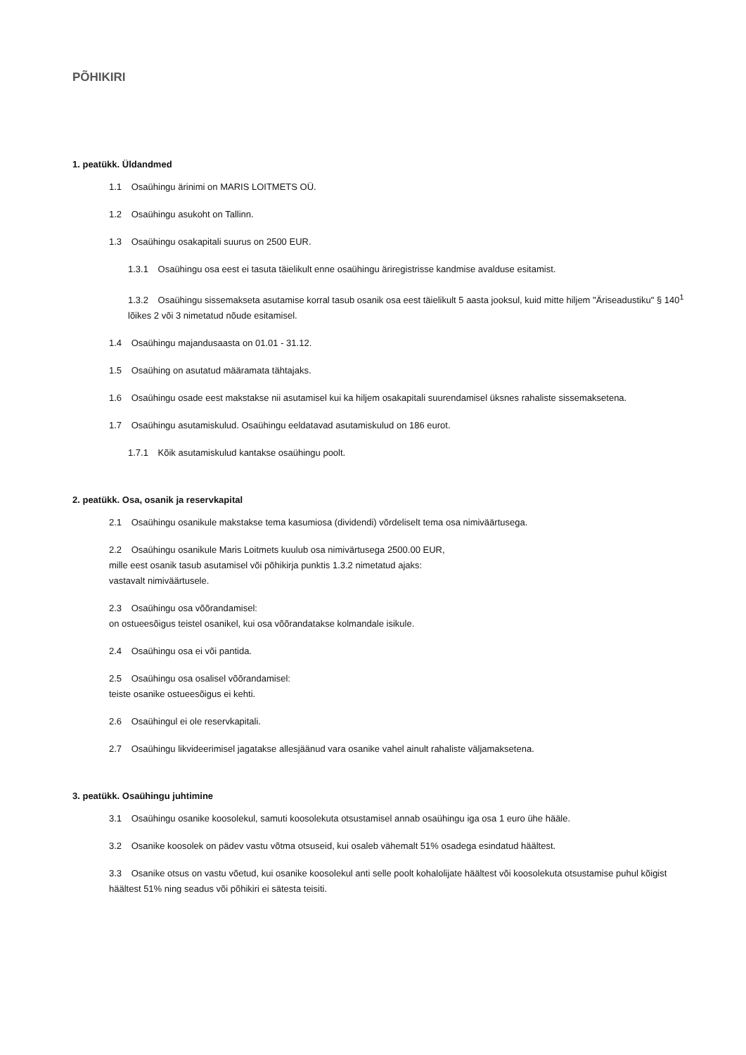PÕHIKIRI
1. peatükk. Üldandmed
1.1 Osaühingu ärinimi on MARIS LOITMETS OÜ.
1.2 Osaühingu asukoht on Tallinn.
1.3 Osaühingu osakapitali suurus on 2500 EUR.
1.3.1 Osaühingu osa eest ei tasuta täielikult enne osaühingu äriregistrisse kandmise avalduse esitamist.
1.3.2 Osaühingu sissemakseta asutamise korral tasub osanik osa eest täielikult 5 aasta jooksul, kuid mitte hiljem "Äriseadustiku" § 140<sup>1</sup> lõikes 2 või 3 nimetatud nõude esitamisel.
1.4 Osaühingu majandusaasta on 01.01 - 31.12.
1.5 Osaühing on asutatud määramata tähtajaks.
1.6 Osaühingu osade eest makstakse nii asutamisel kui ka hiljem osakapitali suurendamisel üksnes rahaliste sissemaksetena.
1.7 Osaühingu asutamiskulud. Osaühingu eeldatavad asutamiskulud on 186 eurot.
1.7.1 Kõik asutamiskulud kantakse osaühingu poolt.
2. peatükk. Osa, osanik ja reservkapital
2.1 Osaühingu osanikule makstakse tema kasumiosa (dividendi) võrdeliselt tema osa nimiväärtusega.
2.2 Osaühingu osanikule Maris Loitmets kuulub osa nimivärtusega 2500.00 EUR,
mille eest osanik tasub asutamisel või põhikirja punktis 1.3.2 nimetatud ajaks:
vastavalt nimiväärtusele.
2.3 Osaühingu osa võõrandamisel:
on ostueesõigus teistel osanikel, kui osa võõrandatakse kolmandale isikule.
2.4 Osaühingu osa ei või pantida.
2.5 Osaühingu osa osalisel võõrandamisel:
teiste osanike ostueesõigus ei kehti.
2.6 Osaühingul ei ole reservkapitali.
2.7 Osaühingu likvideerimisel jagatakse allesjäänud vara osanike vahel ainult rahaliste väljamaksetena.
3. peatükk. Osaühingu juhtimine
3.1 Osaühingu osanike koosolekul, samuti koosolekuta otsustamisel annab osaühingu iga osa 1 euro ühe hääle.
3.2 Osanike koosolek on pädev vastu võtma otsuseid, kui osaleb vähemalt 51% osadega esindatud häältest.
3.3 Osanike otsus on vastu võetud, kui osanike koosolekul anti selle poolt kohalolijate häältest või koosolekuta otsustamise puhul kõigist häältest 51% ning seadus või põhikiri ei sätesta teisiti.